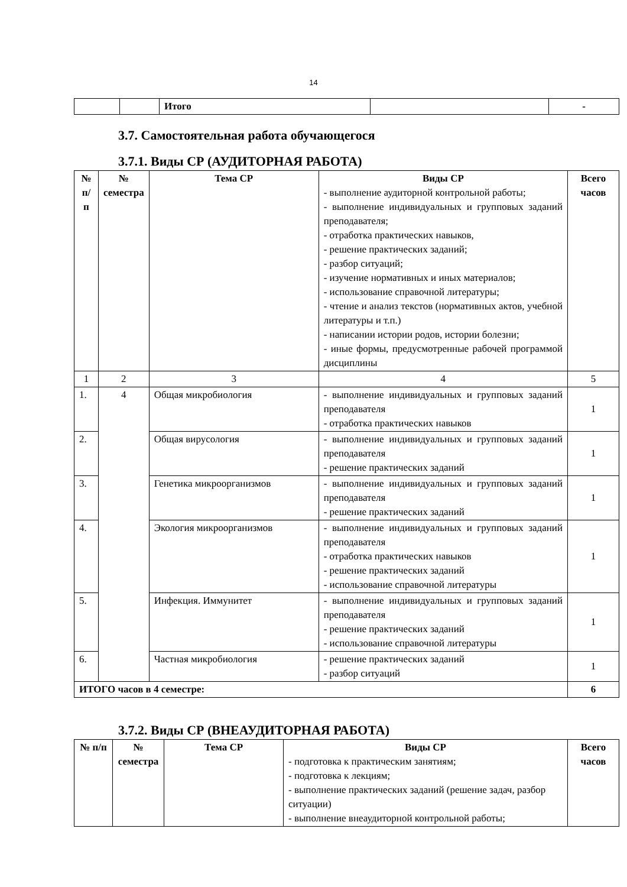14
| | | Итого | | - |
3.7. Самостоятельная работа обучающегося
3.7.1. Виды СР (АУДИТОРНАЯ РАБОТА)
| № п/п | № семестра | Тема СР | Виды СР - выполнение аудиторной контрольной работы; - выполнение индивидуальных и групповых заданий преподавателя; - отработка практических навыков, - решение практических заданий; - разбор ситуаций; - изучение нормативных и иных материалов; - использование справочной литературы; - чтение и анализ текстов (нормативных актов, учебной литературы и т.п.) - написании истории родов, истории болезни; - иные формы, предусмотренные рабочей программой дисциплины | Всего часов |
| --- | --- | --- | --- | --- |
| 1 | 2 | 3 | 4 | 5 |
| 1. | 4 | Общая микробиология | - выполнение индивидуальных и групповых заданий преподавателя - отработка практических навыков | 1 |
| 2. | | Общая вирусология | - выполнение индивидуальных и групповых заданий преподавателя - решение практических заданий | 1 |
| 3. | | Генетика микроорганизмов | - выполнение индивидуальных и групповых заданий преподавателя - решение практических заданий | 1 |
| 4. | | Экология микроорганизмов | - выполнение индивидуальных и групповых заданий преподавателя - отработка практических навыков - решение практических заданий - использование справочной литературы | 1 |
| 5. | | Инфекция. Иммунитет | - выполнение индивидуальных и групповых заданий преподавателя - решение практических заданий - использование справочной литературы | 1 |
| 6. | | Частная микробиология | - решение практических заданий - разбор ситуаций | 1 |
| ИТОГО часов в 4 семестре: | | | | 6 |
3.7.2. Виды СР (ВНЕАУДИТОРНАЯ РАБОТА)
| № п/п | № семестра | Тема СР | Виды СР - подготовка к практическим занятиям; - подготовка к лекциям; - выполнение практических заданий (решение задач, разбор ситуации) - выполнение внеаудиторной контрольной работы; | Всего часов |
| --- | --- | --- | --- | --- |